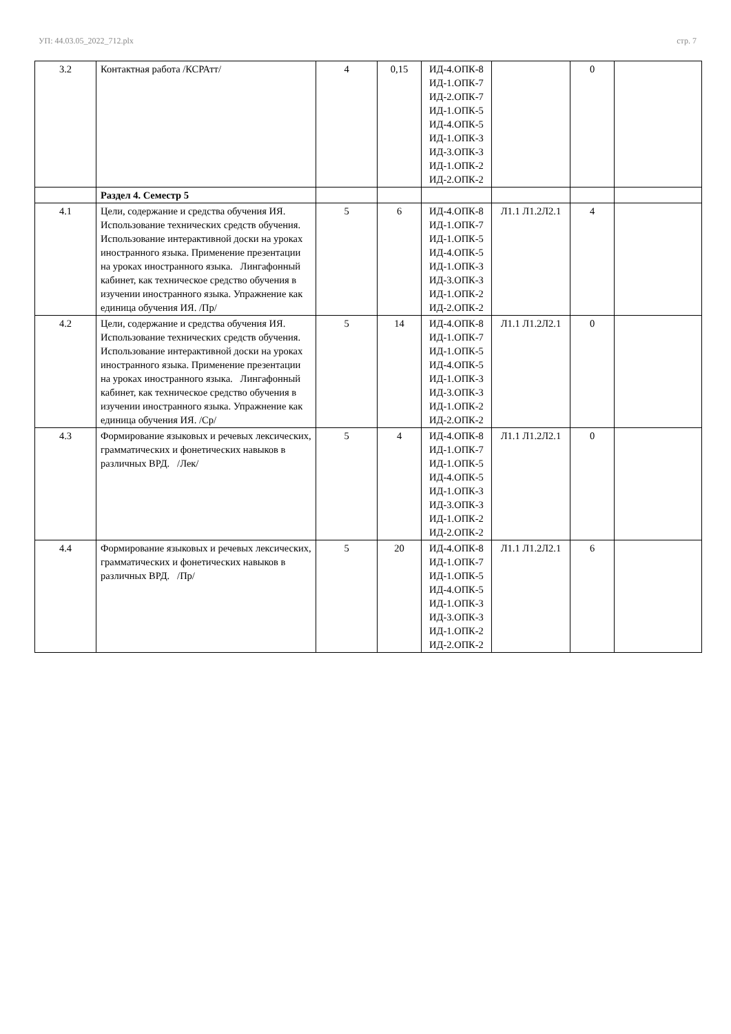УП: 44.03.05_2022_712.plx стр. 7
| 3.2 | Контактная работа /КСРАтт/ | 4 | 0,15 | ИД-4.ОПК-8 ИД-1.ОПК-7 ИД-2.ОПК-7 ИД-1.ОПК-5 ИД-4.ОПК-5 ИД-1.ОПК-3 ИД-3.ОПК-3 ИД-1.ОПК-2 ИД-2.ОПК-2 | | 0 | |
| | Раздел 4. Семестр 5 | | | | | | |
| 4.1 | Цели, содержание и средства обучения ИЯ. Использование технических средств обучения. Использование интерактивной доски на уроках иностранного языка. Применение презентации на уроках иностранного языка. Лингафонный кабинет, как техническое средство обучения в изучении иностранного языка. Упражнение как единица обучения ИЯ. /Пр/ | 5 | 6 | ИД-4.ОПК-8 ИД-1.ОПК-7 ИД-1.ОПК-5 ИД-4.ОПК-5 ИД-1.ОПК-3 ИД-3.ОПК-3 ИД-1.ОПК-2 ИД-2.ОПК-2 | Л1.1 Л1.2Л2.1 | 4 | |
| 4.2 | Цели, содержание и средства обучения ИЯ. Использование технических средств обучения. Использование интерактивной доски на уроках иностранного языка. Применение презентации на уроках иностранного языка. Лингафонный кабинет, как техническое средство обучения в изучении иностранного языка. Упражнение как единица обучения ИЯ. /Ср/ | 5 | 14 | ИД-4.ОПК-8 ИД-1.ОПК-7 ИД-1.ОПК-5 ИД-4.ОПК-5 ИД-1.ОПК-3 ИД-3.ОПК-3 ИД-1.ОПК-2 ИД-2.ОПК-2 | Л1.1 Л1.2Л2.1 | 0 | |
| 4.3 | Формирование языковых и речевых лексических, грамматических и фонетических навыков в различных ВРД. /Лек/ | 5 | 4 | ИД-4.ОПК-8 ИД-1.ОПК-7 ИД-1.ОПК-5 ИД-4.ОПК-5 ИД-1.ОПК-3 ИД-3.ОПК-3 ИД-1.ОПК-2 ИД-2.ОПК-2 | Л1.1 Л1.2Л2.1 | 0 | |
| 4.4 | Формирование языковых и речевых лексических, грамматических и фонетических навыков в различных ВРД. /Пр/ | 5 | 20 | ИД-4.ОПК-8 ИД-1.ОПК-7 ИД-1.ОПК-5 ИД-4.ОПК-5 ИД-1.ОПК-3 ИД-3.ОПК-3 ИД-1.ОПК-2 ИД-2.ОПК-2 | Л1.1 Л1.2Л2.1 | 6 | |